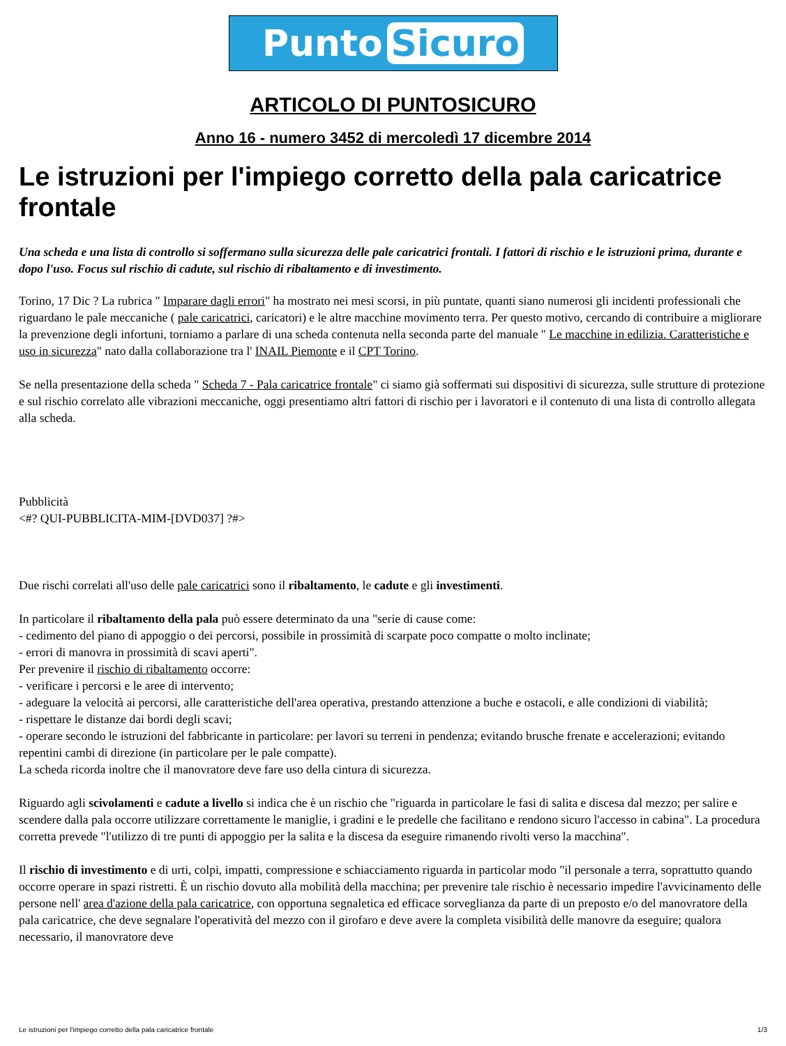Punto Sicuro
ARTICOLO DI PUNTOSICURO
Anno 16 - numero 3452 di mercoledì 17 dicembre 2014
Le istruzioni per l'impiego corretto della pala caricatrice frontale
Una scheda e una lista di controllo si soffermano sulla sicurezza delle pale caricatrici frontali. I fattori di rischio e le istruzioni prima, durante e dopo l'uso. Focus sul rischio di cadute, sul rischio di ribaltamento e di investimento.
Torino, 17 Dic ? La rubrica " Imparare dagli errori" ha mostrato nei mesi scorsi, in più puntate, quanti siano numerosi gli incidenti professionali che riguardano le pale meccaniche ( pale caricatrici, caricatori) e le altre macchine movimento terra. Per questo motivo, cercando di contribuire a migliorare la prevenzione degli infortuni, torniamo a parlare di una scheda contenuta nella seconda parte del manuale " Le macchine in edilizia. Caratteristiche e uso in sicurezza" nato dalla collaborazione tra l' INAIL Piemonte e il CPT Torino.
Se nella presentazione della scheda " Scheda 7 - Pala caricatrice frontale" ci siamo già soffermati sui dispositivi di sicurezza, sulle strutture di protezione e sul rischio correlato alle vibrazioni meccaniche, oggi presentiamo altri fattori di rischio per i lavoratori e il contenuto di una lista di controllo allegata alla scheda.
Pubblicità
<#? QUI-PUBBLICITA-MIM-[DVD037] ?#>
Due rischi correlati all'uso delle pale caricatrici sono il ribaltamento, le cadute e gli investimenti.
In particolare il ribaltamento della pala può essere determinato da una "serie di cause come:
- cedimento del piano di appoggio o dei percorsi, possibile in prossimità di scarpate poco compatte o molto inclinate;
- errori di manovra in prossimità di scavi aperti".
Per prevenire il rischio di ribaltamento occorre:
- verificare i percorsi e le aree di intervento;
- adeguare la velocità ai percorsi, alle caratteristiche dell'area operativa, prestando attenzione a buche e ostacoli, e alle condizioni di viabilità;
- rispettare le distanze dai bordi degli scavi;
- operare secondo le istruzioni del fabbricante in particolare: per lavori su terreni in pendenza; evitando brusche frenate e accelerazioni; evitando repentini cambi di direzione (in particolare per le pale compatte).
La scheda ricorda inoltre che il manovratore deve fare uso della cintura di sicurezza.
Riguardo agli scivolamenti e cadute a livello si indica che è un rischio che "riguarda in particolare le fasi di salita e discesa dal mezzo; per salire e scendere dalla pala occorre utilizzare correttamente le maniglie, i gradini e le predelle che facilitano e rendono sicuro l'accesso in cabina". La procedura corretta prevede "l'utilizzo di tre punti di appoggio per la salita e la discesa da eseguire rimanendo rivolti verso la macchina".
Il rischio di investimento e di urti, colpi, impatti, compressione e schiacciamento riguarda in particolar modo "il personale a terra, soprattutto quando occorre operare in spazi ristretti. È un rischio dovuto alla mobilità della macchina; per prevenire tale rischio è necessario impedire l'avvicinamento delle persone nell' area d'azione della pala caricatrice, con opportuna segnaletica ed efficace sorveglianza da parte di un preposto e/o del manovratore della pala caricatrice, che deve segnalare l'operatività del mezzo con il girofaro e deve avere la completa visibilità delle manovre da eseguire; qualora necessario, il manovratore deve
Le istruzioni per l'impiego corretto della pala caricatrice frontale 1/3